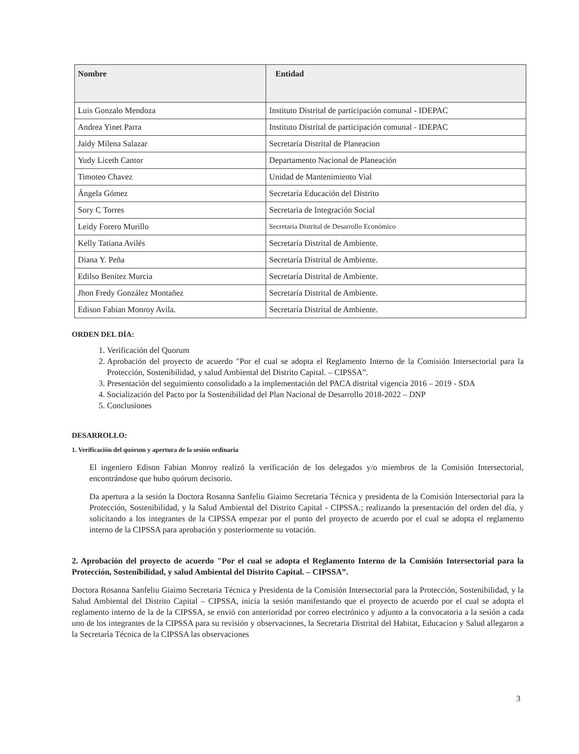| Nombre | Entidad |
| --- | --- |
| Luis Gonzalo Mendoza | Instituto Distrital de participación comunal - IDEPAC |
| Andrea Yinet Parra | Instituto Distrital de participación comunal - IDEPAC |
| Jaidy Milena Salazar | Secretaría Distrital de Planeacion |
| Yudy Liceth Cantor | Departamento Nacional de Planeación |
| Timoteo Chavez | Unidad de Mantenimiento Vial |
| Ángela Gómez | Secretaría Educación del Distrito |
| Sory C Torres | Secretaria de Integración Social |
| Leidy Forero Murillo | Secretaría Distrital de Desarrollo Económico |
| Kelly Tatiana Avilés | Secretaría Distrital de Ambiente. |
| Diana Y. Peña | Secretaría Distrital de Ambiente. |
| Edilso Benítez Murcia | Secretaría Distrital de Ambiente. |
| Jhon Fredy González Montañez | Secretaría Distrital de Ambiente. |
| Edison Fabian Monroy Avila. | Secretaría Distrital de Ambiente. |
ORDEN DEL DÍA:
1. Verificación del Quorum
2. Aprobación del proyecto de acuerdo "Por el cual se adopta el Reglamento Interno de la Comisión Intersectorial para la Protección, Sostenibilidad, y salud Ambiental del Distrito Capital. – CIPSSA”.
3. Presentación del seguimiento consolidado a la implementación del PACA distrital vigencia 2016 – 2019 - SDA
4. Socialización del Pacto por la Sostenibilidad del Plan Nacional de Desarrollo 2018-2022 – DNP
5. Conclusiones
DESARROLLO:
1. Verificación del quórum y apertura de la sesión ordinaria
El ingeniero Edison Fabian Monroy realizó la verificación de los delegados y/o miembros de la Comisión Intersectorial, encontrándose que hubo quórum decisorio.
Da apertura a la sesión la Doctora Rosanna Sanfeliu Giaimo Secretaria Técnica y presidenta de la Comisión Intersectorial para la Protección, Sostenibilidad, y la Salud Ambiental del Distrito Capital - CIPSSA.; realizando la presentación del orden del día, y solicitando a los integrantes de la CIPSSA empezar por el punto del proyecto de acuerdo por el cual se adopta el reglamento interno de la CIPSSA para aprobación y posteriormente su votación.
2. Aprobación del proyecto de acuerdo "Por el cual se adopta el Reglamento Interno de la Comisión Intersectorial para la Protección, Sostenibilidad, y salud Ambiental del Distrito Capital. – CIPSSA”.
Doctora Rosanna Sanfeliu Giaimo Secretaria Técnica y Presidenta de la Comisión Intersectorial para la Protección, Sostenibilidad, y la Salud Ambiental del Distrito Capital – CIPSSA, inicia la sesión manifestando que el proyecto de acuerdo por el cual se adopta el reglamento interno de la de la CIPSSA, se envió con anterioridad por correo electrónico y adjunto a la convocatoria a la sesión a cada uno de los integrantes de la CIPSSA para su revisión y observaciones, la Secretaria Distrital del Habitat, Educacion y Salud allegaron a la Secretaría Técnica de la CIPSSA las observaciones
3